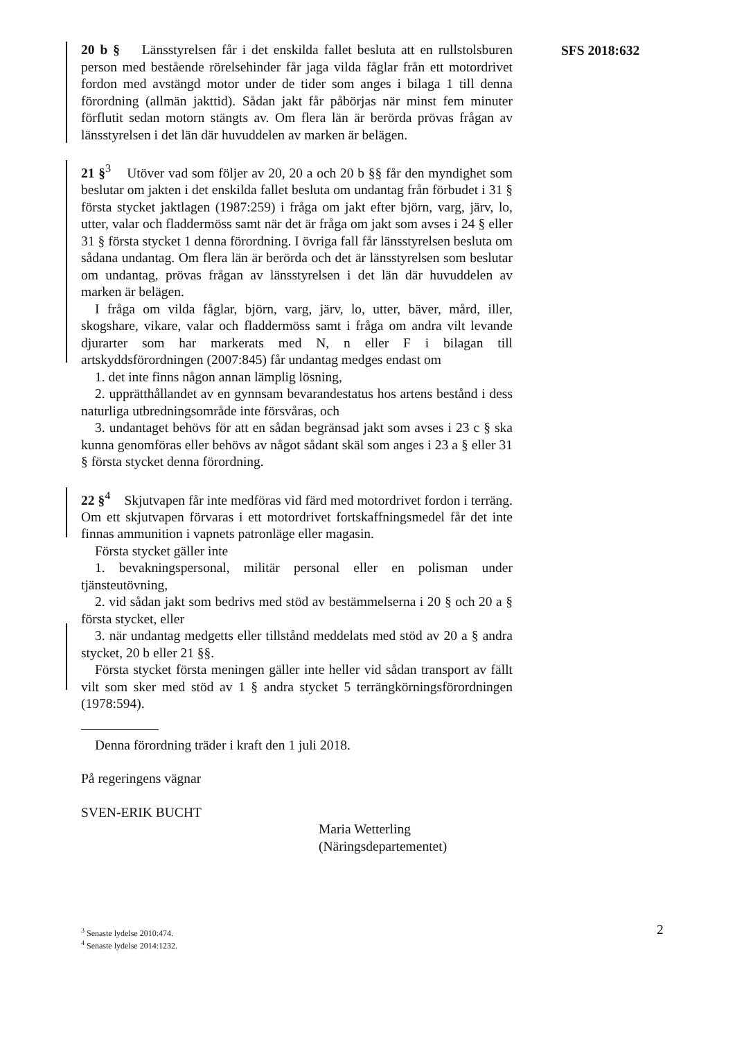SFS 2018:632
20 b § Länsstyrelsen får i det enskilda fallet besluta att en rullstolsburen person med bestående rörelsehinder får jaga vilda fåglar från ett motordrivet fordon med avstängd motor under de tider som anges i bilaga 1 till denna förordning (allmän jakttid). Sådan jakt får påbörjas när minst fem minuter förflutit sedan motorn stängts av. Om flera län är berörda prövas frågan av länsstyrelsen i det län där huvuddelen av marken är belägen.
21 §<sup>3</sup> Utöver vad som följer av 20, 20 a och 20 b §§ får den myndighet som beslutar om jakten i det enskilda fallet besluta om undantag från förbudet i 31 § första stycket jaktlagen (1987:259) i fråga om jakt efter björn, varg, järv, lo, utter, valar och fladdermöss samt när det är fråga om jakt som avses i 24 § eller 31 § första stycket 1 denna förordning. I övriga fall får länsstyrelsen besluta om sådana undantag. Om flera län är berörda och det är länsstyrelsen som beslutar om undantag, prövas frågan av länsstyrelsen i det län där huvuddelen av marken är belägen.
I fråga om vilda fåglar, björn, varg, järv, lo, utter, bäver, mård, iller, skogshare, vikare, valar och fladdermöss samt i fråga om andra vilt levande djurarter som har markerats med N, n eller F i bilagan till artskyddsförordningen (2007:845) får undantag medges endast om
1. det inte finns någon annan lämplig lösning,
2. upprätthållandet av en gynnsam bevarandestatus hos artens bestånd i dess naturliga utbredningsområde inte försvåras, och
3. undantaget behövs för att en sådan begränsad jakt som avses i 23 c § ska kunna genomföras eller behövs av något sådant skäl som anges i 23 a § eller 31 § första stycket denna förordning.
22 §<sup>4</sup> Skjutvapen får inte medföras vid färd med motordrivet fordon i terräng. Om ett skjutvapen förvaras i ett motordrivet fortskaffningsmedel får det inte finnas ammunition i vapnets patronläge eller magasin.
Första stycket gäller inte
1. bevakningspersonal, militär personal eller en polisman under tjänsteutövning,
2. vid sådan jakt som bedrivs med stöd av bestämmelserna i 20 § och 20 a § första stycket, eller
3. när undantag medgetts eller tillstånd meddelats med stöd av 20 a § andra stycket, 20 b eller 21 §§.
Första stycket första meningen gäller inte heller vid sådan transport av fällt vilt som sker med stöd av 1 § andra stycket 5 terrängkörningsförordningen (1978:594).
Denna förordning träder i kraft den 1 juli 2018.
På regeringens vägnar
SVEN-ERIK BUCHT
Maria Wetterling
(Näringsdepartementet)
<sup>3</sup> Senaste lydelse 2010:474.
<sup>4</sup> Senaste lydelse 2014:1232.
2